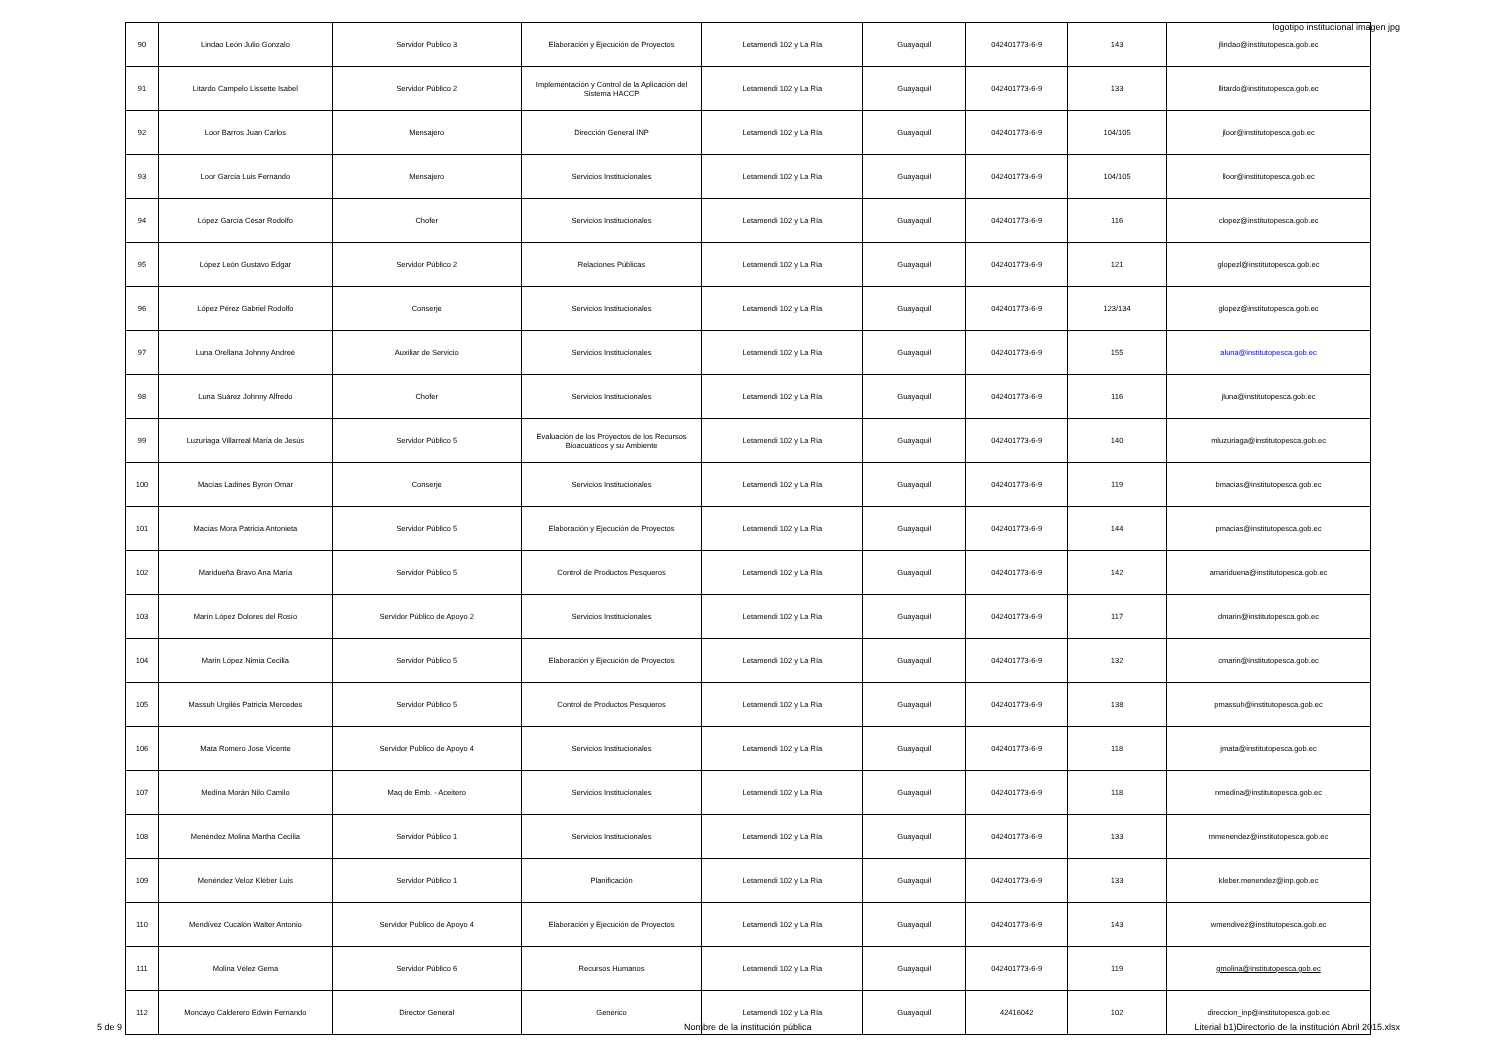logotipo institucional imagen jpg
| 90 | Lindao León Julio Gonzalo | Servidor Publico 3 | Elaboración y Ejecución de Proyectos | Letamendi 102 y La Ría | Guayaquil | 042401773-6-9 | 143 | jlindao@institutopesca.gob.ec |
| 91 | Litardo Campelo Lissette Isabel | Servidor Público 2 | Implementación y Control de la Aplicación del Sistema HACCP | Letamendi 102 y La Ría | Guayaquil | 042401773-6-9 | 133 | llitardo@institutopesca.gob.ec |
| 92 | Loor Barros Juan Carlos | Mensajero | Dirección General INP | Letamendi 102 y La Ría | Guayaquil | 042401773-6-9 | 104/105 | jloor@institutopesca.gob.ec |
| 93 | Loor García Luis Fernando | Mensajero | Servicios Institucionales | Letamendi 102 y La Ría | Guayaquil | 042401773-6-9 | 104/105 | lloor@institutopesca.gob.ec |
| 94 | López García César Rodolfo | Chofer | Servicios Institucionales | Letamendi 102 y La Ría | Guayaquil | 042401773-6-9 | 116 | clopez@institutopesca.gob.ec |
| 95 | López León Gustavo Edgar | Servidor Público 2 | Relaciones Públicas | Letamendi 102 y La Ría | Guayaquil | 042401773-6-9 | 121 | glopezl@institutopesca.gob.ec |
| 96 | López Pérez Gabriel Rodolfo | Conserje | Servicios Institucionales | Letamendi 102 y La Ría | Guayaquil | 042401773-6-9 | 123/134 | glopez@institutopesca.gob.ec |
| 97 | Luna Orellana Johnny Andreé | Auxiliar de Servicio | Servicios Institucionales | Letamendi 102 y La Ría | Guayaquil | 042401773-6-9 | 155 | aluna@institutopesca.gob.ec |
| 98 | Luna Suárez Johnny Alfredo | Chofer | Servicios Institucionales | Letamendi 102 y La Ría | Guayaquil | 042401773-6-9 | 116 | jluna@institutopesca.gob.ec |
| 99 | Luzuriaga Villarreal María de Jesús | Servidor Público 5 | Evaluación de los Proyectos de los Recursos Bioacuáticos y su Ambiente | Letamendi 102 y La Ría | Guayaquil | 042401773-6-9 | 140 | mluzuriaga@institutopesca.gob.ec |
| 100 | Macías Ladines Byron Omar | Conserje | Servicios Institucionales | Letamendi 102 y La Ría | Guayaquil | 042401773-6-9 | 119 | bmacias@institutopesca.gob.ec |
| 101 | Macías Mora Patricia Antonieta | Servidor Público 5 | Elaboración y Ejecución de Proyectos | Letamendi 102 y La Ría | Guayaquil | 042401773-6-9 | 144 | pmacias@institutopesca.gob.ec |
| 102 | Maridueña Bravo Ana María | Servidor Público 5 | Control de Productos Pesqueros | Letamendi 102 y La Ría | Guayaquil | 042401773-6-9 | 142 | amariduena@institutopesca.gob.ec |
| 103 | Marín López Dolores del Rosío | Servidor Público de Apoyo 2 | Servicios Institucionales | Letamendi 102 y La Ría | Guayaquil | 042401773-6-9 | 117 | dmarin@institutopesca.gob.ec |
| 104 | Marin López Nimia Cecilia | Servidor Público 5 | Elaboración y Ejecución de Proyectos | Letamendi 102 y La Ría | Guayaquil | 042401773-6-9 | 132 | cmarin@institutopesca.gob.ec |
| 105 | Massuh Urgilés Patricia Mercedes | Servidor Público 5 | Control de Productos Pesqueros | Letamendi 102 y La Ría | Guayaquil | 042401773-6-9 | 138 | pmassuh@institutopesca.gob.ec |
| 106 | Mata Romero Jose Vicente | Servidor Publico de Apoyo 4 | Servicios Institucionales | Letamendi 102 y La Ría | Guayaquil | 042401773-6-9 | 118 | jmata@institutopesca.gob.ec |
| 107 | Medina Morán Nilo Camilo | Maq de Emb. - Aceitero | Servicios Institucionales | Letamendi 102 y La Ría | Guayaquil | 042401773-6-9 | 118 | nmedina@institutopesca.gob.ec |
| 108 | Menéndez Molina Martha Cecilia | Servidor Público 1 | Servicios Institucionales | Letamendi 102 y La Ría | Guayaquil | 042401773-6-9 | 133 | mmenendez@institutopesca.gob.ec |
| 109 | Menéndez Veloz Kléber Luis | Servidor Público 1 | Planificación | Letamendi 102 y La Ría | Guayaquil | 042401773-6-9 | 133 | kleber.menendez@inp.gob.ec |
| 110 | Mendívez Cucalón Walter Antonio | Servidor Publico de Apoyo 4 | Elaboración y Ejecución de Proyectos | Letamendi 102 y La Ría | Guayaquil | 042401773-6-9 | 143 | wmendivez@institutopesca.gob.ec |
| 111 | Molina Vélez Gema | Servidor Público 6 | Recursos Humanos | Letamendi 102 y La Ría | Guayaquil | 042401773-6-9 | 119 | gmolina@institutopesca.gob.ec |
| 112 | Moncayo Calderero Edwin Fernando | Director General | Generico | Letamendi 102 y La Ría | Guayaquil | 42416042 | 102 | direccion_inp@institutopesca.gob.ec |
5 de 9
Nombre de la institución pública
Literial b1)Directorio de la institución Abril 2015.xlsx